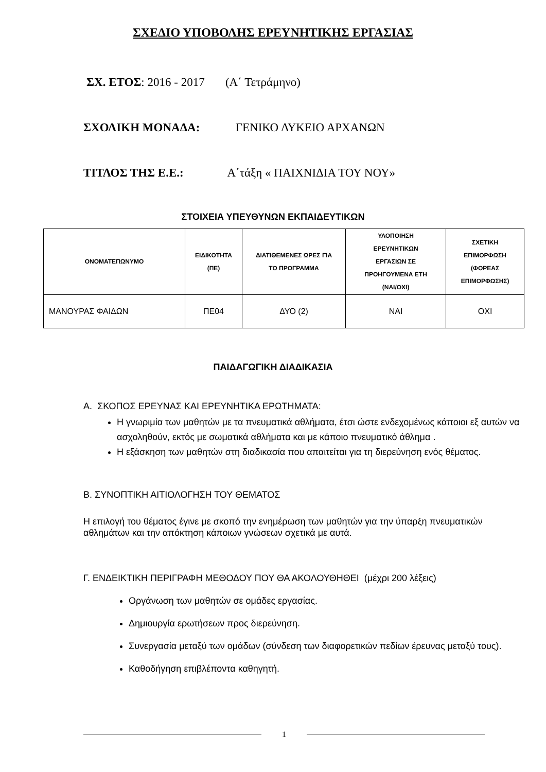ΣΧΕΔΙΟ ΥΠΟΒΟΛΗΣ ΕΡΕΥΝΗΤΙΚΗΣ ΕΡΓΑΣΙΑΣ
ΣΧ. ΕΤΟΣ: 2016 - 2017 (Α΄ Τετράμηνο)
ΣΧΟΛΙΚΗ ΜΟΝΑΔΑ: ΓΕΝΙΚΟ ΛΥΚΕΙΟ ΑΡΧΑΝΩΝ
ΤΙΤΛΟΣ ΤΗΣ Ε.Ε.: Α΄τάξη « ΠΑΙΧΝΙΔΙΑ ΤΟΥ ΝΟΥ»
ΣΤΟΙΧΕΙΑ ΥΠΕΥΘΥΝΩΝ ΕΚΠΑΙΔΕΥΤΙΚΩΝ
| ΟΝΟΜΑΤΕΠΩΝΥΜΟ | ΕΙΔΙΚΟΤΗΤΑ (ΠΕ) | ΔΙΑΤΙΘΕΜΕΝΕΣ ΩΡΕΣ ΓΙΑ ΤΟ ΠΡΟΓΡΑΜΜΑ | ΥΛΟΠΟΙΗΣΗ ΕΡΕΥΝΗΤΙΚΩΝ ΕΡΓΑΣΙΩΝ ΣΕ ΠΡΟΗΓΟΥΜΕΝΑ ΕΤΗ (ΝΑΙ/ΟΧΙ) | ΣΧΕΤΙΚΗ ΕΠΙΜΟΡΦΩΣΗ (ΦΟΡΕΑΣ ΕΠΙΜΟΡΦΩΣΗΣ) |
| --- | --- | --- | --- | --- |
| ΜΑΝΟΥΡΑΣ ΦΑΙΔΩΝ | ΠΕ04 | ΔΥΟ (2) | ΝΑΙ | ΟΧΙ |
ΠΑΙΔΑΓΩΓΙΚΗ ΔΙΑΔΙΚΑΣΙΑ
Α. ΣΚΟΠΟΣ ΕΡΕΥΝΑΣ ΚΑΙ ΕΡΕΥΝΗΤΙΚΑ ΕΡΩΤΗΜΑΤΑ:
Η γνωριμία των μαθητών με τα πνευματικά αθλήματα, έτσι ώστε ενδεχομένως κάποιοι εξ αυτών να ασχοληθούν, εκτός με σωματικά αθλήματα και με κάποιο πνευματικό άθλημα .
Η εξάσκηση των μαθητών στη διαδικασία που απαιτείται για τη διερεύνηση ενός θέματος.
Β. ΣΥΝΟΠΤΙΚΗ ΑΙΤΙΟΛΟΓΗΣΗ ΤΟΥ ΘΕΜΑΤΟΣ
Η επιλογή του θέματος έγινε με σκοπό την ενημέρωση των μαθητών για την ύπαρξη πνευματικών αθλημάτων και την απόκτηση κάποιων γνώσεων σχετικά με αυτά.
Γ. ΕΝΔΕΙΚΤΙΚΗ ΠΕΡΙΓΡΑΦΗ ΜΕΘΟΔΟΥ ΠΟΥ ΘΑ ΑΚΟΛΟΥΘΗΘΕΙ (μέχρι 200 λέξεις)
Οργάνωση των μαθητών σε ομάδες εργασίας.
Δημιουργία ερωτήσεων προς διερεύνηση.
Συνεργασία μεταξύ των ομάδων (σύνδεση των διαφορετικών πεδίων έρευνας μεταξύ τους).
Καθοδήγηση επιβλέποντα καθηγητή.
1